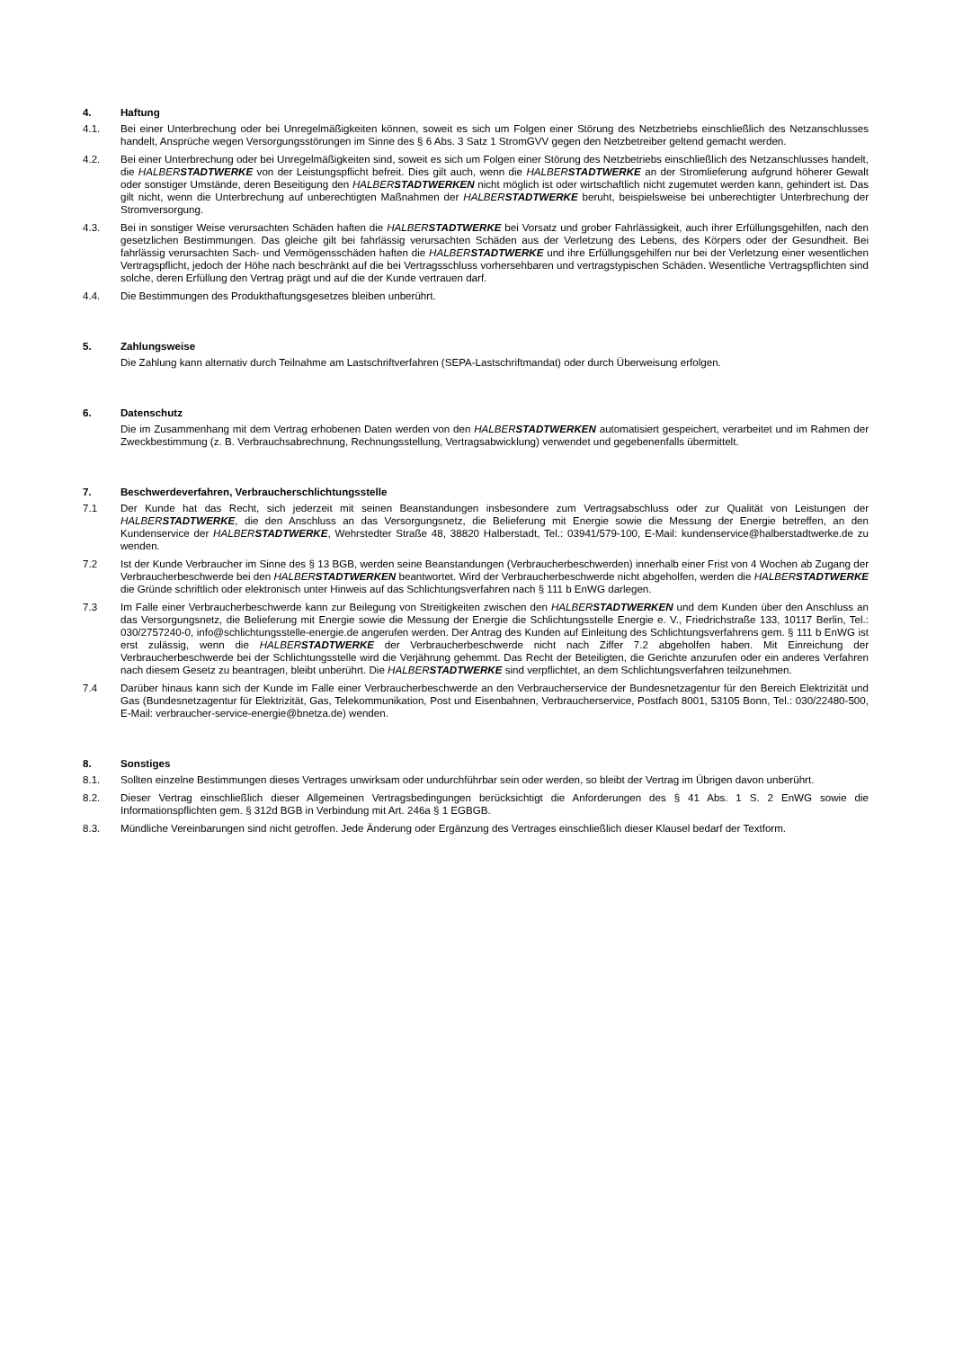4. Haftung
4.1. Bei einer Unterbrechung oder bei Unregelmäßigkeiten können, soweit es sich um Folgen einer Störung des Netzbetriebs einschließlich des Netzanschlusses handelt, Ansprüche wegen Versorgungsstörungen im Sinne des § 6 Abs. 3 Satz 1 StromGVV gegen den Netzbetreiber geltend gemacht werden.
4.2. Bei einer Unterbrechung oder bei Unregelmäßigkeiten sind, soweit es sich um Folgen einer Störung des Netzbetriebs einschließlich des Netzanschlusses handelt, die HALBER STADTWERKE von der Leistungspflicht befreit. Dies gilt auch, wenn die HALBER STADTWERKE an der Stromlieferung aufgrund höherer Gewalt oder sonstiger Umstände, deren Beseitigung den HALBER STADTWERKEN nicht möglich ist oder wirtschaftlich nicht zugemutet werden kann, gehindert ist. Das gilt nicht, wenn die Unterbrechung auf unberechtigten Maßnahmen der HALBER STADTWERKE beruht, beispielsweise bei unberechtigter Unterbrechung der Stromversorgung.
4.3. Bei in sonstiger Weise verursachten Schäden haften die HALBER STADTWERKE bei Vorsatz und grober Fahrlässigkeit, auch ihrer Erfüllungsgehilfen, nach den gesetzlichen Bestimmungen. Das gleiche gilt bei fahrlässig verursachten Schäden aus der Verletzung des Lebens, des Körpers oder der Gesundheit. Bei fahrlässig verursachten Sach- und Vermögensschäden haften die HALBER STADTWERKE und ihre Erfüllungsgehilfen nur bei der Verletzung einer wesentlichen Vertragspflicht, jedoch der Höhe nach beschränkt auf die bei Vertragsschluss vorhersehbaren und vertragstypischen Schäden. Wesentliche Vertragspflichten sind solche, deren Erfüllung den Vertrag prägt und auf die der Kunde vertrauen darf.
4.4. Die Bestimmungen des Produkthaftungsgesetzes bleiben unberührt.
5. Zahlungsweise
Die Zahlung kann alternativ durch Teilnahme am Lastschriftverfahren (SEPA-Lastschriftmandat) oder durch Überweisung erfolgen.
6. Datenschutz
Die im Zusammenhang mit dem Vertrag erhobenen Daten werden von den HALBER STADTWERKEN automatisiert gespeichert, verarbeitet und im Rahmen der Zweckbestimmung (z. B. Verbrauchsabrechnung, Rechnungsstellung, Vertragsabwicklung) verwendet und gegebenenfalls übermittelt.
7. Beschwerdeverfahren, Verbraucherschlichtungsstelle
7.1 Der Kunde hat das Recht, sich jederzeit mit seinen Beanstandungen insbesondere zum Vertragsabschluss oder zur Qualität von Leistungen der HALBER STADTWERKE, die den Anschluss an das Versorgungsnetz, die Belieferung mit Energie sowie die Messung der Energie betreffen, an den Kundenservice der HALBER STADTWERKE, Wehrstedter Straße 48, 38820 Halberstadt, Tel.: 03941/579-100, E-Mail: kundenservice@halberstadtwerke.de zu wenden.
7.2 Ist der Kunde Verbraucher im Sinne des § 13 BGB, werden seine Beanstandungen (Verbraucherbeschwerden) innerhalb einer Frist von 4 Wochen ab Zugang der Verbraucherbeschwerde bei den HALBER STADTWERKEN beantwortet. Wird der Verbraucherbeschwerde nicht abgeholfen, werden die HALBER STADTWERKE die Gründe schriftlich oder elektronisch unter Hinweis auf das Schlichtungsverfahren nach § 111 b EnWG darlegen.
7.3 Im Falle einer Verbraucherbeschwerde kann zur Beilegung von Streitigkeiten zwischen den HALBER STADTWERKEN und dem Kunden über den Anschluss an das Versorgungsnetz, die Belieferung mit Energie sowie die Messung der Energie die Schlichtungsstelle Energie e. V., Friedrichstraße 133, 10117 Berlin, Tel.: 030/2757240-0, info@schlichtungsstelle-energie.de angerufen werden. Der Antrag des Kunden auf Einleitung des Schlichtungsverfahrens gem. § 111 b EnWG ist erst zulässig, wenn die HALBER STADTWERKE der Verbraucherbeschwerde nicht nach Ziffer 7.2 abgeholfen haben. Mit Einreichung der Verbraucherbeschwerde bei der Schlichtungsstelle wird die Verjährung gehemmt. Das Recht der Beteiligten, die Gerichte anzurufen oder ein anderes Verfahren nach diesem Gesetz zu beantragen, bleibt unberührt. Die HALBER STADTWERKE sind verpflichtet, an dem Schlichtungsverfahren teilzunehmen.
7.4 Darüber hinaus kann sich der Kunde im Falle einer Verbraucherbeschwerde an den Verbraucherservice der Bundesnetzagentur für den Bereich Elektrizität und Gas (Bundesnetzagentur für Elektrizität, Gas, Telekommunikation, Post und Eisenbahnen, Verbraucherservice, Postfach 8001, 53105 Bonn, Tel.: 030/22480-500, E-Mail: verbraucher-service-energie@bnetza.de) wenden.
8. Sonstiges
8.1. Sollten einzelne Bestimmungen dieses Vertrages unwirksam oder undurchführbar sein oder werden, so bleibt der Vertrag im Übrigen davon unberührt.
8.2. Dieser Vertrag einschließlich dieser Allgemeinen Vertragsbedingungen berücksichtigt die Anforderungen des § 41 Abs. 1 S. 2 EnWG sowie die Informationspflichten gem. § 312d BGB in Verbindung mit Art. 246a § 1 EGBGB.
8.3. Mündliche Vereinbarungen sind nicht getroffen. Jede Änderung oder Ergänzung des Vertrages einschließlich dieser Klausel bedarf der Textform.